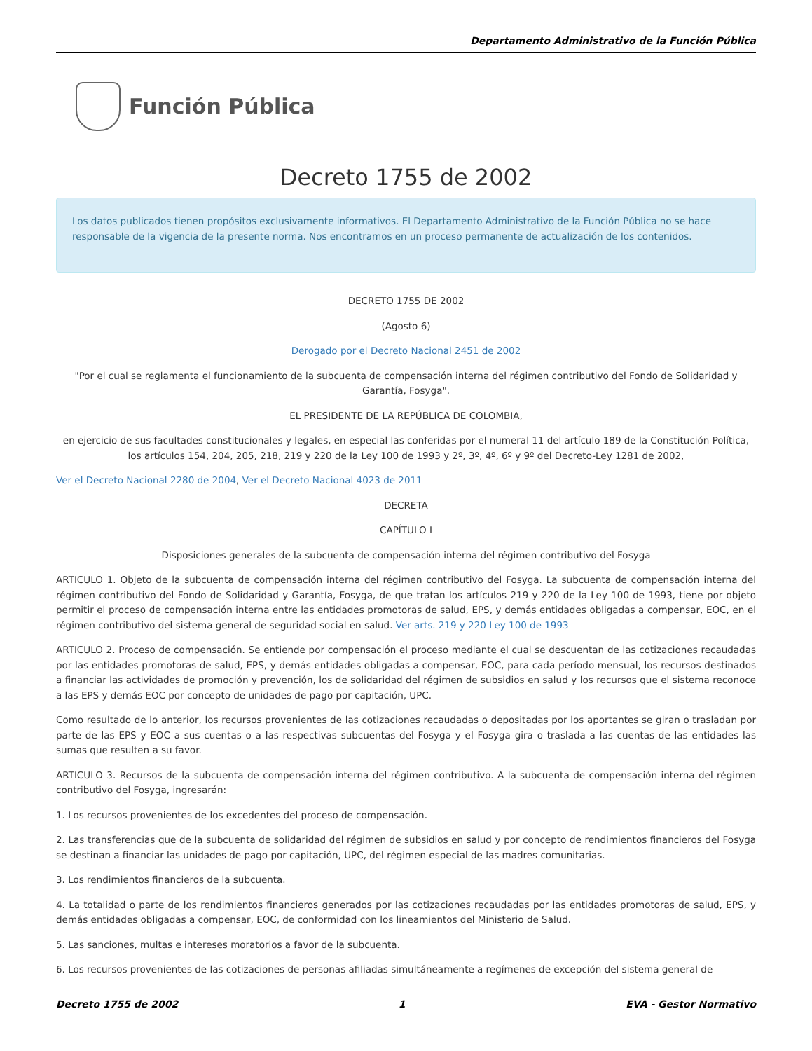Departamento Administrativo de la Función Pública
Función Pública
Decreto 1755 de 2002
Los datos publicados tienen propósitos exclusivamente informativos. El Departamento Administrativo de la Función Pública no se hace responsable de la vigencia de la presente norma. Nos encontramos en un proceso permanente de actualización de los contenidos.
DECRETO 1755 DE 2002
(Agosto 6)
Derogado por el Decreto Nacional 2451 de 2002
"Por el cual se reglamenta el funcionamiento de la subcuenta de compensación interna del régimen contributivo del Fondo de Solidaridad y Garantía, Fosyga".
EL PRESIDENTE DE LA REPÚBLICA DE COLOMBIA,
en ejercicio de sus facultades constitucionales y legales, en especial las conferidas por el numeral 11 del artículo 189 de la Constitución Política, los artículos 154, 204, 205, 218, 219 y 220 de la Ley 100 de 1993 y 2º, 3º, 4º, 6º y 9º del Decreto-Ley 1281 de 2002,
Ver el Decreto Nacional 2280 de 2004, Ver el Decreto Nacional 4023 de 2011
DECRETA
CAPÍTULO I
Disposiciones generales de la subcuenta de compensación interna del régimen contributivo del Fosyga
ARTICULO 1. Objeto de la subcuenta de compensación interna del régimen contributivo del Fosyga. La subcuenta de compensación interna del régimen contributivo del Fondo de Solidaridad y Garantía, Fosyga, de que tratan los artículos 219 y 220 de la Ley 100 de 1993, tiene por objeto permitir el proceso de compensación interna entre las entidades promotoras de salud, EPS, y demás entidades obligadas a compensar, EOC, en el régimen contributivo del sistema general de seguridad social en salud. Ver arts. 219 y 220 Ley 100 de 1993
ARTICULO 2. Proceso de compensación. Se entiende por compensación el proceso mediante el cual se descuentan de las cotizaciones recaudadas por las entidades promotoras de salud, EPS, y demás entidades obligadas a compensar, EOC, para cada período mensual, los recursos destinados a financiar las actividades de promoción y prevención, los de solidaridad del régimen de subsidios en salud y los recursos que el sistema reconoce a las EPS y demás EOC por concepto de unidades de pago por capitación, UPC.
Como resultado de lo anterior, los recursos provenientes de las cotizaciones recaudadas o depositadas por los aportantes se giran o trasladan por parte de las EPS y EOC a sus cuentas o a las respectivas subcuentas del Fosyga y el Fosyga gira o traslada a las cuentas de las entidades las sumas que resulten a su favor.
ARTICULO 3. Recursos de la subcuenta de compensación interna del régimen contributivo. A la subcuenta de compensación interna del régimen contributivo del Fosyga, ingresarán:
1. Los recursos provenientes de los excedentes del proceso de compensación.
2. Las transferencias que de la subcuenta de solidaridad del régimen de subsidios en salud y por concepto de rendimientos financieros del Fosyga se destinan a financiar las unidades de pago por capitación, UPC, del régimen especial de las madres comunitarias.
3. Los rendimientos financieros de la subcuenta.
4. La totalidad o parte de los rendimientos financieros generados por las cotizaciones recaudadas por las entidades promotoras de salud, EPS, y demás entidades obligadas a compensar, EOC, de conformidad con los lineamientos del Ministerio de Salud.
5. Las sanciones, multas e intereses moratorios a favor de la subcuenta.
6. Los recursos provenientes de las cotizaciones de personas afiliadas simultáneamente a regímenes de excepción del sistema general de
Decreto 1755 de 2002 1 EVA - Gestor Normativo